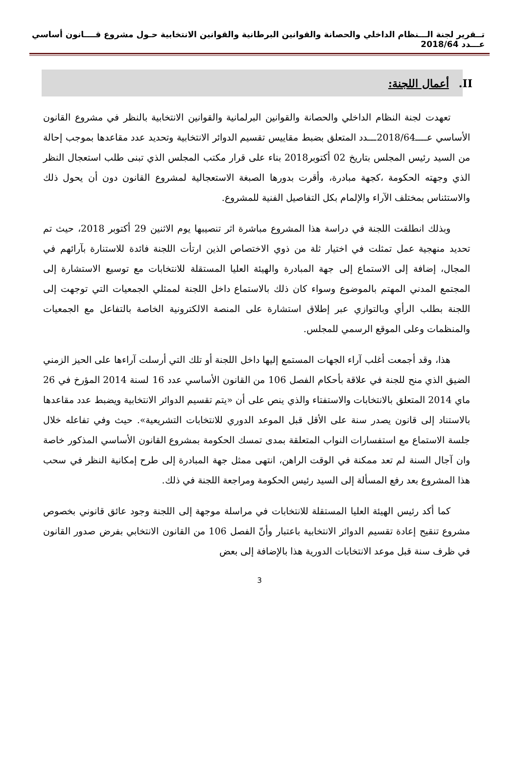تــقرير لجنة الـــنظام الداخلي والحصانة والقوانين البرطانية والقوانين الانتخابية حـول مشروع قــــانون أساسي عـــدد 2018/64
II. أعمال اللجنة:
تعهدت لجنة النظام الداخلي والحصانة والقوانين البرلمانية والقوانين الانتخابية بالنظر في مشروع القانون الأساسي عــــ2018/64ـــدد المتعلق بضبط مقاييس تقسيم الدوائر الانتخابية وتحديد عدد مقاعدها بموجب إحالة من السيد رئيس المجلس بتاريخ 02 أكتوبر2018 بناء على قرار مكتب المجلس الذي تبنى طلب استعجال النظر الذي وجهته الحكومة ،كجهة مبادرة، وأقرت بدورها الصبغة الاستعجالية لمشروع القانون دون أن يحول ذلك والاستئناس بمختلف الآراء والإلمام بكل التفاصيل الفنية للمشروع.
وبذلك انطلقت اللجنة في دراسة هذا المشروع مباشرة اثر تنصيبها يوم الاثنين 29 أكتوبر 2018، حيث تم تحديد منهجية عمل تمثلت في اختيار ثلة من ذوي الاختصاص الذين ارتأت اللجنة فائدة للاستنارة بآرائهم في المجال، إضافة إلى الاستماع إلى جهة المبادرة والهيئة العليا المستقلة للانتخابات مع توسيع الاستشارة إلى المجتمع المدني المهتم بالموضوع وسواء كان ذلك بالاستماع داخل اللجنة لممثلي الجمعيات التي توجهت إلى اللجنة بطلب الرأي وبالتوازي عبر إطلاق استشارة على المنصة الالكترونية الخاصة بالتفاعل مع الجمعيات والمنظمات وعلى الموقع الرسمي للمجلس.
هذا، وقد أجمعت أغلب آراء الجهات المستمع إليها داخل اللجنة أو تلك التي أرسلت آراءها على الحيز الزمني الضيق الذي منح للجنة في علاقة بأحكام الفصل 106 من القانون الأساسي عدد 16 لسنة 2014 المؤرخ في 26 ماي 2014 المتعلق بالانتخابات والاستفتاء والذي ينص على أن «يتم تقسيم الدوائر الانتخابية ويضبط عدد مقاعدها بالاستناد إلى قانون يصدر سنة على الأقل قبل الموعد الدوري للانتخابات التشريعية». حيث وفي تفاعله خلال جلسة الاستماع مع استفسارات النواب المتعلقة بمدى تمسك الحكومة بمشروع القانون الأساسي المذكور خاصة وان آجال السنة لم تعد ممكنة في الوقت الراهن، انتهى ممثل جهة المبادرة إلى طرح إمكانية النظر في سحب هذا المشروع بعد رفع المسألة إلى السيد رئيس الحكومة ومراجعة اللجنة في ذلك.
كما أكد رئيس الهيئة العليا المستقلة للانتخابات في مراسلة موجهة إلى اللجنة وجود عائق قانوني بخصوص مشروع تنقيح إعادة تقسيم الدوائر الانتخابية باعتبار وأنّ الفصل 106 من القانون الانتخابي بفرض صدور القانون في ظرف سنة قبل موعد الانتخابات الدورية هذا بالإضافة إلى بعض
3